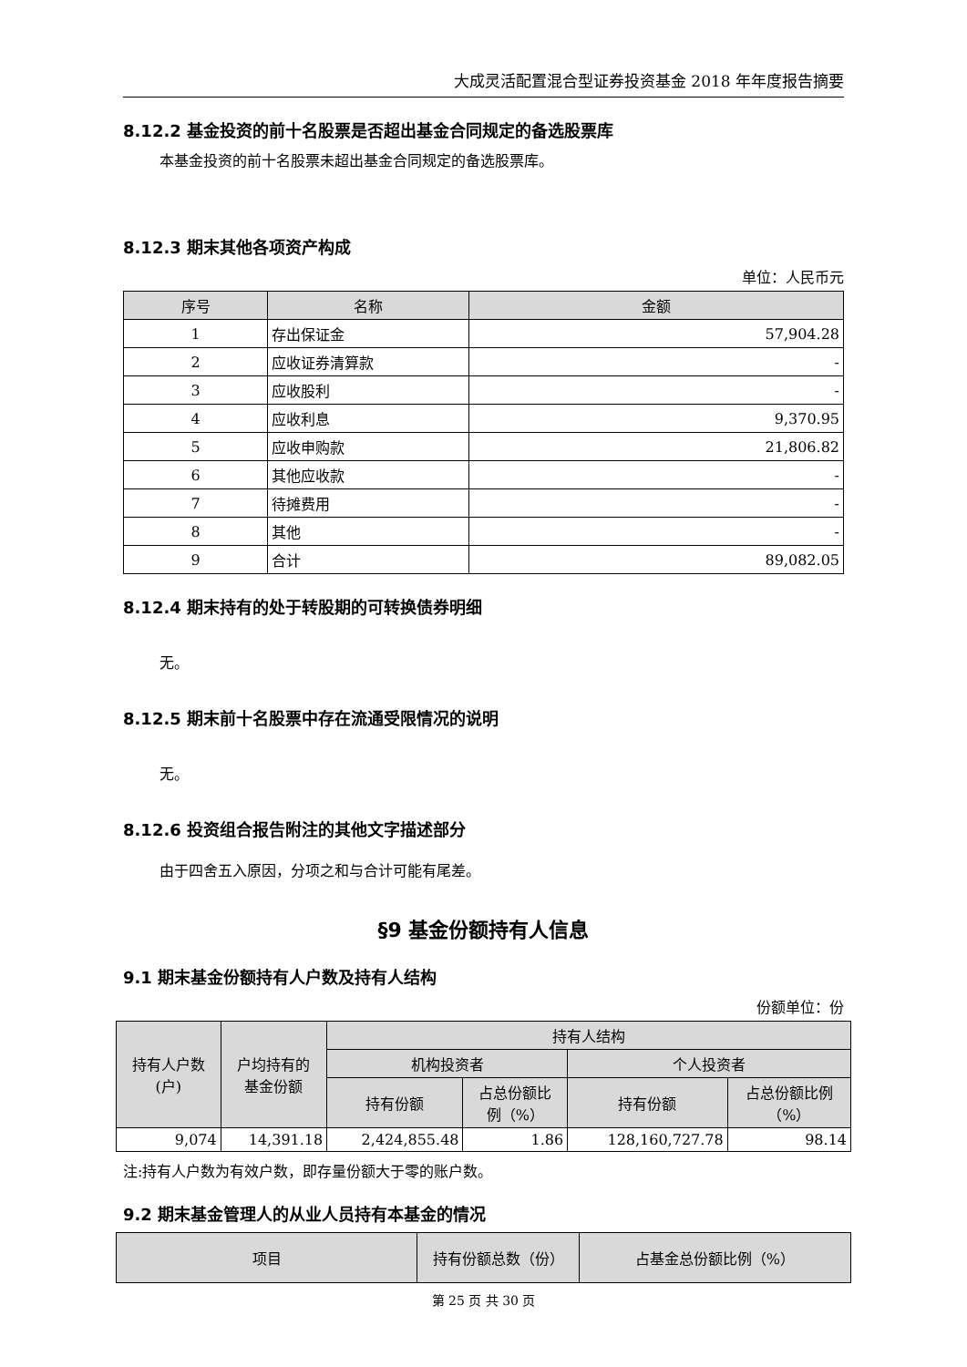大成灵活配置混合型证券投资基金 2018 年年度报告摘要
8.12.2 基金投资的前十名股票是否超出基金合同规定的备选股票库
本基金投资的前十名股票未超出基金合同规定的备选股票库。
8.12.3 期末其他各项资产构成
单位：人民币元
| 序号 | 名称 | 金额 |
| --- | --- | --- |
| 1 | 存出保证金 | 57,904.28 |
| 2 | 应收证券清算款 | - |
| 3 | 应收股利 | - |
| 4 | 应收利息 | 9,370.95 |
| 5 | 应收申购款 | 21,806.82 |
| 6 | 其他应收款 | - |
| 7 | 待摊费用 | - |
| 8 | 其他 | - |
| 9 | 合计 | 89,082.05 |
8.12.4 期末持有的处于转股期的可转换债券明细
无。
8.12.5 期末前十名股票中存在流通受限情况的说明
无。
8.12.6 投资组合报告附注的其他文字描述部分
由于四舍五入原因，分项之和与合计可能有尾差。
§9 基金份额持有人信息
9.1 期末基金份额持有人户数及持有人结构
份额单位：份
| 持有人户数 (户) | 户均持有的 基金份额 | 持有人结构 | | | |
| --- | --- | --- | --- | --- | --- |
| | | 机构投资者 | | 个人投资者 | |
| | | 持有份额 | 占总份额比 例（%） | 持有份额 | 占总份额比例 （%） |
| 9,074 | 14,391.18 | 2,424,855.48 | 1.86 | 128,160,727.78 | 98.14 |
注:持有人户数为有效户数，即存量份额大于零的账户数。
9.2 期末基金管理人的从业人员持有本基金的情况
| 项目 | 持有份额总数（份） | 占基金总份额比例（%） |
| --- | --- | --- |
第 25 页 共 30 页